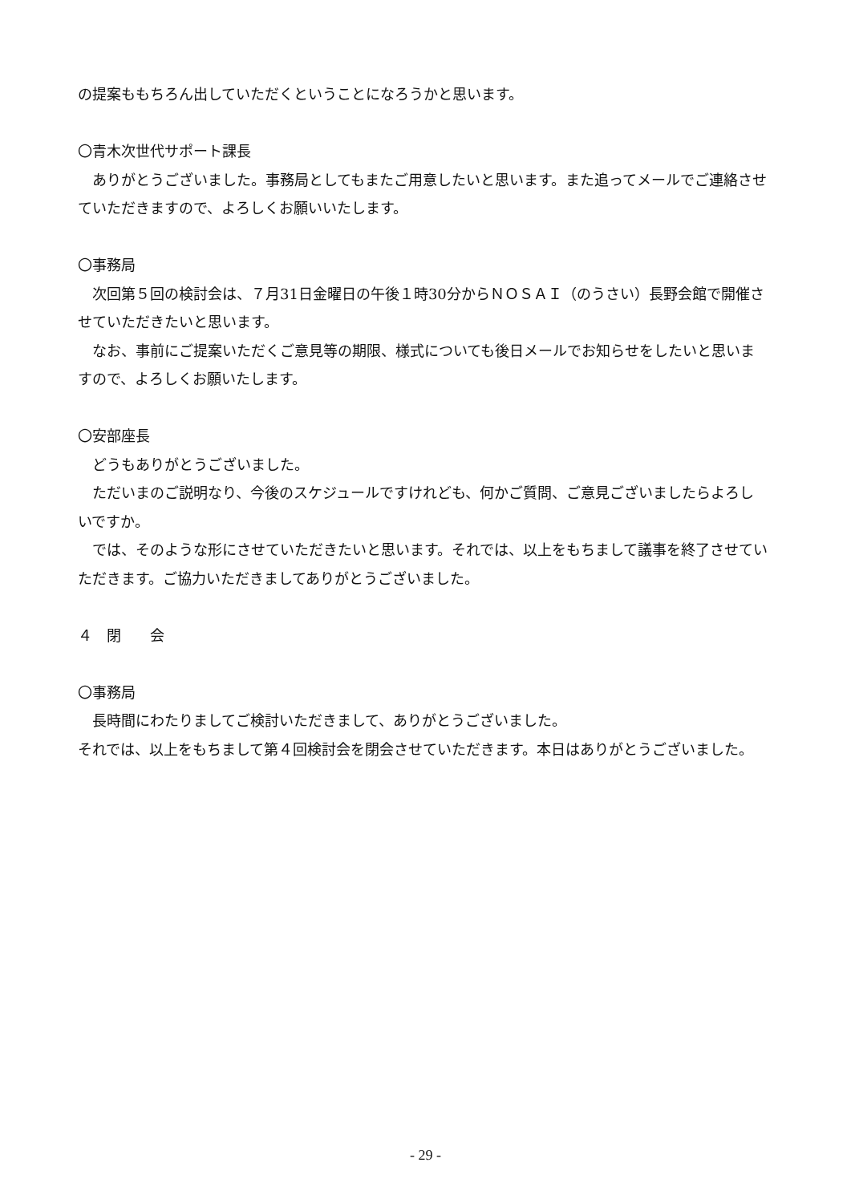の提案ももちろん出していただくということになろうかと思います。
〇青木次世代サポート課長
ありがとうございました。事務局としてもまたご用意したいと思います。また追ってメールでご連絡させていただきますので、よろしくお願いいたします。
〇事務局
次回第５回の検討会は、７月31日金曜日の午後１時30分からＮＯＳＡＩ（のうさい）長野会館で開催させていただきたいと思います。
なお、事前にご提案いただくご意見等の期限、様式についても後日メールでお知らせをしたいと思いますので、よろしくお願いたします。
〇安部座長
どうもありがとうございました。
ただいまのご説明なり、今後のスケジュールですけれども、何かご質問、ご意見ございましたらよろしいですか。
では、そのような形にさせていただきたいと思います。それでは、以上をもちまして議事を終了させていただきます。ご協力いただきましてありがとうございました。
４　閉　　会
〇事務局
長時間にわたりましてご検討いただきまして、ありがとうございました。
それでは、以上をもちまして第４回検討会を閉会させていただきます。本日はありがとうございました。
- 29 -